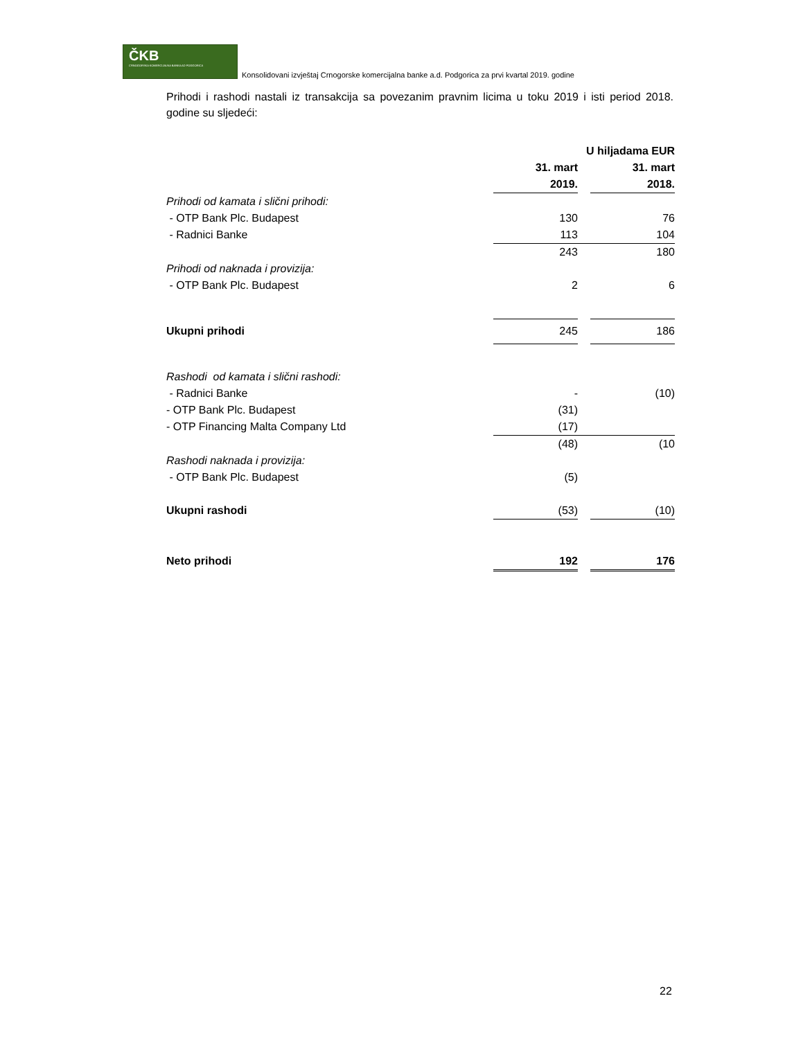ČKB
CRNOGORSKA KOMERCIJALNA BANKA AD PODGORICA
Konsolidovani izvještaj Crnogorske komercijalna banke a.d. Podgorica za prvi kvartal 2019. godine
Prihodi i rashodi nastali iz transakcija sa povezanim pravnim licima u toku 2019 i isti period 2018. godine su sljedeći:
| | U hiljadama EUR | | |
| | 31. mart | | 31. mart |
| | 2019. | | 2018. |
| Prihodi od kamata i slični prihodi: | | | |
| - OTP Bank Plc. Budapest | 130 | | 76 |
| - Radnici Banke | 113 | | 104 |
| | 243 | | 180 |
| Prihodi od naknada i provizija: | | | |
| - OTP Bank Plc. Budapest | 2 | | 6 |
| Ukupni prihodi | 245 | | 186 |
| Rashodi od kamata i slični rashodi: | | | |
| - Radnici Banke | - | | (10) |
| - OTP Bank Plc. Budapest | (31) | | |
| - OTP Financing Malta Company Ltd | (17) | | |
| | (48) | | (10 |
| Rashodi naknada i provizija: | | | |
| - OTP Bank Plc. Budapest | (5) | | |
| Ukupni rashodi | (53) | | (10) |
| Neto prihodi | 192 | | 176 |
22